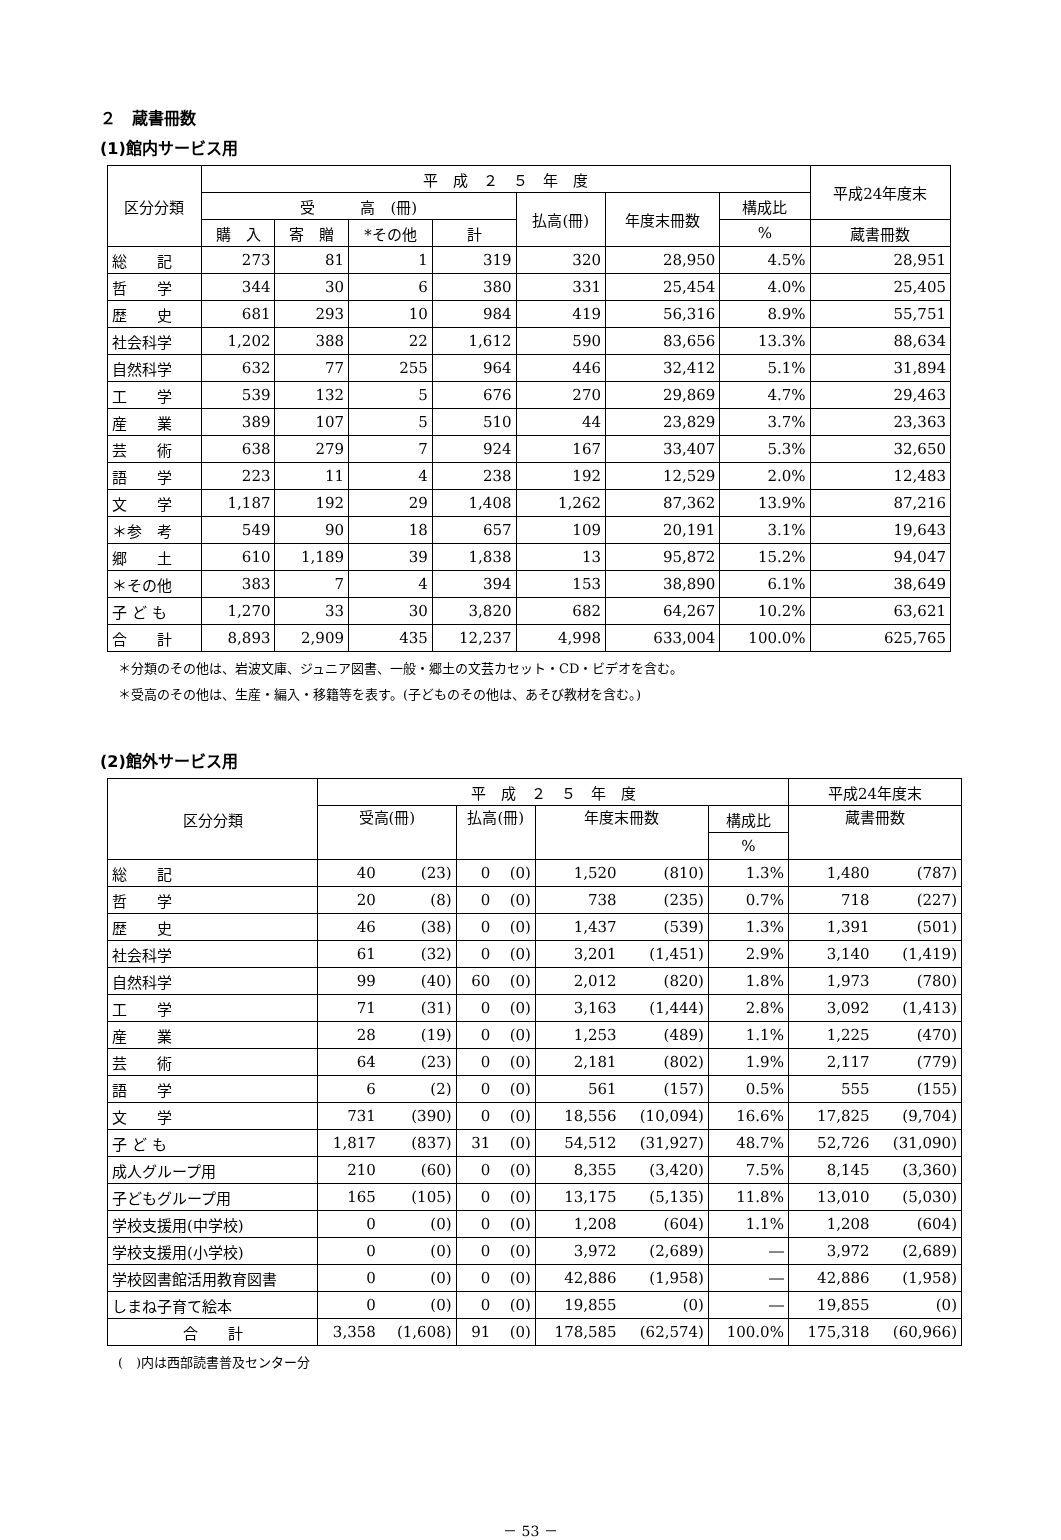２　蔵書冊数
(1)館内サービス用
| 区分分類 | 平 成 ２ ５ 年 度 | | | | | | | 平成24年度末 |
| --- | --- | --- | --- | --- | --- | --- | --- | --- |
| | 受 高 (冊) | | | | 払高(冊) | 年度末冊数 | 構成比 | |
| | 購 入 | 寄 贈 | *その他 | 計 | | | % | 蔵書冊数 |
| 総 記 | 273 | 81 | 1 | 319 | 320 | 28,950 | 4.5% | 28,951 |
| 哲 学 | 344 | 30 | 6 | 380 | 331 | 25,454 | 4.0% | 25,405 |
| 歴 史 | 681 | 293 | 10 | 984 | 419 | 56,316 | 8.9% | 55,751 |
| 社会科学 | 1,202 | 388 | 22 | 1,612 | 590 | 83,656 | 13.3% | 88,634 |
| 自然科学 | 632 | 77 | 255 | 964 | 446 | 32,412 | 5.1% | 31,894 |
| 工 学 | 539 | 132 | 5 | 676 | 270 | 29,869 | 4.7% | 29,463 |
| 産 業 | 389 | 107 | 5 | 510 | 44 | 23,829 | 3.7% | 23,363 |
| 芸 術 | 638 | 279 | 7 | 924 | 167 | 33,407 | 5.3% | 32,650 |
| 語 学 | 223 | 11 | 4 | 238 | 192 | 12,529 | 2.0% | 12,483 |
| 文 学 | 1,187 | 192 | 29 | 1,408 | 1,262 | 87,362 | 13.9% | 87,216 |
| ＊参 考 | 549 | 90 | 18 | 657 | 109 | 20,191 | 3.1% | 19,643 |
| 郷 土 | 610 | 1,189 | 39 | 1,838 | 13 | 95,872 | 15.2% | 94,047 |
| ＊その他 | 383 | 7 | 4 | 394 | 153 | 38,890 | 6.1% | 38,649 |
| 子 ど も | 1,270 | 33 | 30 | 3,820 | 682 | 64,267 | 10.2% | 63,621 |
| 合 計 | 8,893 | 2,909 | 435 | 12,237 | 4,998 | 633,004 | 100.0% | 625,765 |
＊分類のその他は、岩波文庫、ジュニア図書、一般・郷土の文芸カセット・CD・ビデオを含む。
＊受高のその他は、生産・編入・移籍等を表す。(子どものその他は、あそび教材を含む。)
(2)館外サービス用
| 区分分類 | 平 成 ２ ５ 年 度 | | | | | | | 平成24年度末 | |
| --- | --- | --- | --- | --- | --- | --- | --- | --- | --- |
| | 受高(冊) | | 払高(冊) | | 年度末冊数 | | 構成比 | 蔵書冊数 | |
| | | | | | | | % | | |
| 総 記 | 40 | (23) | 0 | (0) | 1,520 | (810) | 1.3% | 1,480 | (787) |
| 哲 学 | 20 | (8) | 0 | (0) | 738 | (235) | 0.7% | 718 | (227) |
| 歴 史 | 46 | (38) | 0 | (0) | 1,437 | (539) | 1.3% | 1,391 | (501) |
| 社会科学 | 61 | (32) | 0 | (0) | 3,201 | (1,451) | 2.9% | 3,140 | (1,419) |
| 自然科学 | 99 | (40) | 60 | (0) | 2,012 | (820) | 1.8% | 1,973 | (780) |
| 工 学 | 71 | (31) | 0 | (0) | 3,163 | (1,444) | 2.8% | 3,092 | (1,413) |
| 産 業 | 28 | (19) | 0 | (0) | 1,253 | (489) | 1.1% | 1,225 | (470) |
| 芸 術 | 64 | (23) | 0 | (0) | 2,181 | (802) | 1.9% | 2,117 | (779) |
| 語 学 | 6 | (2) | 0 | (0) | 561 | (157) | 0.5% | 555 | (155) |
| 文 学 | 731 | (390) | 0 | (0) | 18,556 | (10,094) | 16.6% | 17,825 | (9,704) |
| 子 ど も | 1,817 | (837) | 31 | (0) | 54,512 | (31,927) | 48.7% | 52,726 | (31,090) |
| 成人グループ用 | 210 | (60) | 0 | (0) | 8,355 | (3,420) | 7.5% | 8,145 | (3,360) |
| 子どもグループ用 | 165 | (105) | 0 | (0) | 13,175 | (5,135) | 11.8% | 13,010 | (5,030) |
| 学校支援用(中学校) | 0 | (0) | 0 | (0) | 1,208 | (604) | 1.1% | 1,208 | (604) |
| 学校支援用(小学校) | 0 | (0) | 0 | (0) | 3,972 | (2,689) | ― | 3,972 | (2,689) |
| 学校図書館活用教育図書 | 0 | (0) | 0 | (0) | 42,886 | (1,958) | ― | 42,886 | (1,958) |
| しまね子育て絵本 | 0 | (0) | 0 | (0) | 19,855 | (0) | ― | 19,855 | (0) |
| 合 計 | 3,358 | (1,608) | 91 | (0) | 178,585 | (62,574) | 100.0% | 175,318 | (60,966) |
(　)内は西部読書普及センター分
－ 53 －